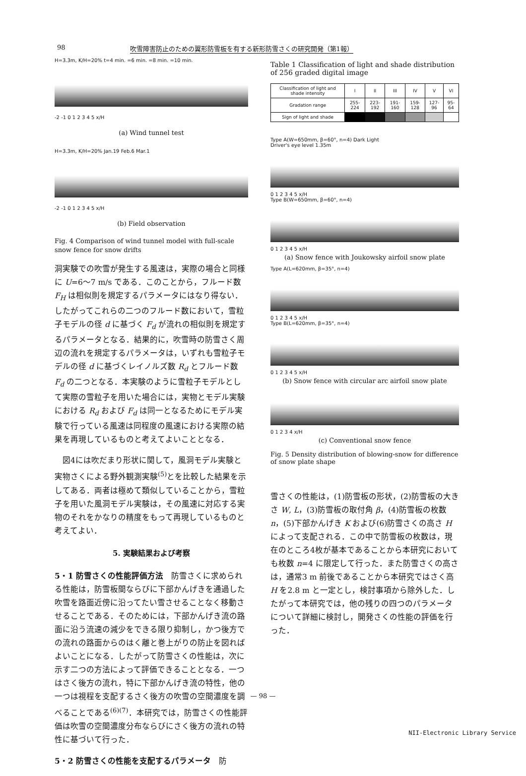98 吹雪障害防止のための翼形防雪板を有する新形防雪さくの研究開発（第1報）
H=3.3m, K/H=20% t=4 min. =6 min. =8 min. =10 min.
-2 -1 0 1 2 3 4 5 x/H
(a) Wind tunnel test
H=3.3m, K/H=20% Jan.19 Feb.6 Mar.1
-2 -1 0 1 2 3 4 5 x/H
(b) Field observation
Fig. 4 Comparison of wind tunnel model with full-scale snow fence for snow drifts
洞実験での吹雪が発生する風速は，実際の場合と同様に U=6～7 m/s である．このことから，フルード数 F<sub>H</sub> は相似則を規定するパラメータにはなり得ない．したがってこれらの二つのフルード数において，雪粒子モデルの径 d に基づく F<sub>d</sub> が流れの相似則を規定するパラメータとなる．結果的に，吹雪時の防雪さく周辺の流れを規定するパラメータは，いずれも雪粒子モデルの径 d に基づくレイノルズ数 R<sub>d</sub> とフルード数 F<sub>d</sub> の二つとなる．本実験のように雪粒子モデルとして実際の雪粒子を用いた場合には，実物とモデル実験における R<sub>d</sub> および F<sub>d</sub> は同一となるためにモデル実験で行っている風速は同程度の風速における実際の結果を再現しているものと考えてよいこととなる．
　図4には吹だまり形状に関して，風洞モデル実験と実物さくによる野外観測実験<sup>(5)</sup>とを比較した結果を示してある．両者は極めて類似していることから，雪粒子を用いた風洞モデル実験は，その風速に対応する実物のそれをかなりの精度をもって再現しているものと考えてよい．
5. 実験結果および考察
5・1 防雪さくの性能評価方法　防雪さくに求められる性能は，防雪板間ならびに下部かんげきを通過した吹雪を路面近傍に沿ってたい雪させることなく移動させることである．そのためには，下部かんげき流の路面に沿う流速の減少をできる限り抑制し，かつ後方での流れの路面からのはく離と巻上がりの防止を図ればよいことになる．したがって防雪さくの性能は，次に示す二つの方法によって評価できることとなる．一つはさく後方の流れ，特に下部かんげき流の特性，他の一つは視程を支配するさく後方の吹雪の空間濃度を調べることである<sup>(6)(7)</sup>．本研究では，防雪さくの性能評価は吹雪の空間濃度分布ならびにさく後方の流れの特性に基づいて行った．
5・2 防雪さくの性能を支配するパラメータ　防
Table 1 Classification of light and shade distribution of 256 graded digital image
| Classification of light and shade intensity | I | II | III | IV | V | VI |
| Gradation range | 255-224 | 223-192 | 191-160 | 159-128 | 127-96 | 95-64 |
| Sign of light and shade | | | | | | |
Type A(W=650mm, β=60°, n=4) Dark Light
Driver's eye level 1.35m
0 1 2 3 4 5 x/H
Type B(W=650mm, β=60°, n=4)
0 1 2 3 4 5 x/H
(a) Snow fence with Joukowsky airfoil snow plate
Type A(L=620mm, β=35°, n=4)
0 1 2 3 4 5 x/H
Type B(L=620mm, β=35°, n=4)
0 1 2 3 4 5 x/H
(b) Snow fence with circular arc airfoil snow plate
0 1 2 3 4 x/H
(c) Conventional snow fence
Fig. 5 Density distribution of blowing-snow for difference of snow plate shape
雪さくの性能は，(1)防雪板の形状，(2)防雪板の大きさ W, L，(3)防雪板の取付角 β，(4)防雪板の枚数 n，(5)下部かんげき K および(6)防雪さくの高さ H によって支配される．この中で防雪板の枚数は，現在のところ4枚が基本であることから本研究においても枚数 n=4 に限定して行った．また防雪さくの高さは，通常3 m 前後であることから本研究ではさく高 H を2.8 m と一定とし，検討事項から除外した．したがって本研究では，他の残りの四つのパラメータについて詳細に検討し，開発さくの性能の評価を行った．
— 98 —
NII-Electronic Library Service